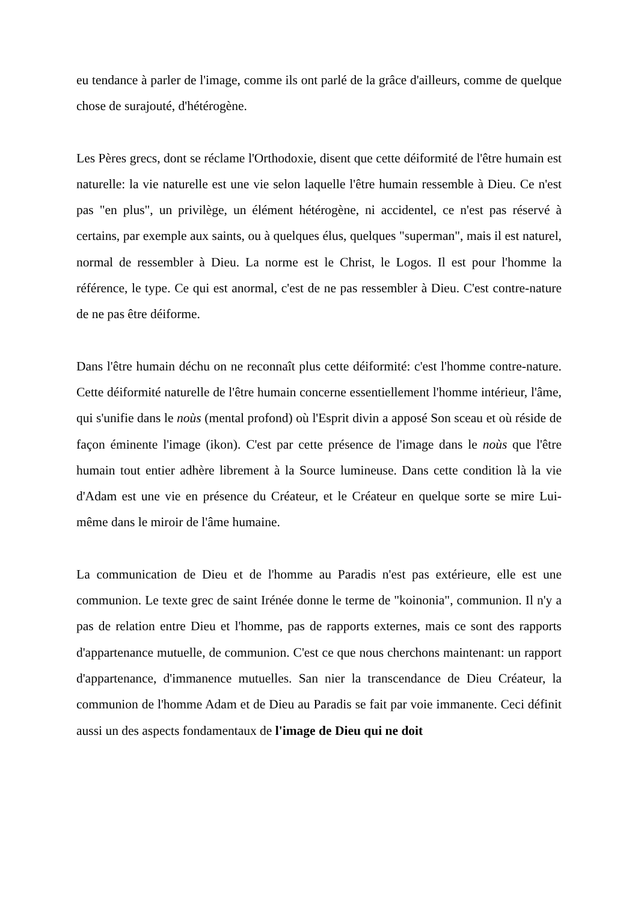eu tendance à parler de l'image, comme ils ont parlé de la grâce d'ailleurs, comme de quelque chose de surajouté, d'hétérogène.
Les Pères grecs, dont se réclame l'Orthodoxie, disent que cette déiformité de l'être humain est naturelle: la vie naturelle est une vie selon laquelle l'être humain ressemble à Dieu. Ce n'est pas "en plus", un privilège, un élément hétérogène, ni accidentel, ce n'est pas réservé à certains, par exemple aux saints, ou à quelques élus, quelques "superman", mais il est naturel, normal de ressembler à Dieu. La norme est le Christ, le Logos. Il est pour l'homme la référence, le type. Ce qui est anormal, c'est de ne pas ressembler à Dieu. C'est contre-nature de ne pas être déiforme.
Dans l'être humain déchu on ne reconnaît plus cette déiformité: c'est l'homme contre-nature. Cette déiformité naturelle de l'être humain concerne essentiellement l'homme intérieur, l'âme, qui s'unifie dans le noùs (mental profond) où l'Esprit divin a apposé Son sceau et où réside de façon éminente l'image (ikon). C'est par cette présence de l'image dans le noùs que l'être humain tout entier adhère librement à la Source lumineuse. Dans cette condition là la vie d'Adam est une vie en présence du Créateur, et le Créateur en quelque sorte se mire Lui-même dans le miroir de l'âme humaine.
La communication de Dieu et de l'homme au Paradis n'est pas extérieure, elle est une communion. Le texte grec de saint Irénée donne le terme de "koinonia", communion. Il n'y a pas de relation entre Dieu et l'homme, pas de rapports externes, mais ce sont des rapports d'appartenance mutuelle, de communion. C'est ce que nous cherchons maintenant: un rapport d'appartenance, d'immanence mutuelles. San nier la transcendance de Dieu Créateur, la communion de l'homme Adam et de Dieu au Paradis se fait par voie immanente. Ceci définit aussi un des aspects fondamentaux de l'image de Dieu qui ne doit